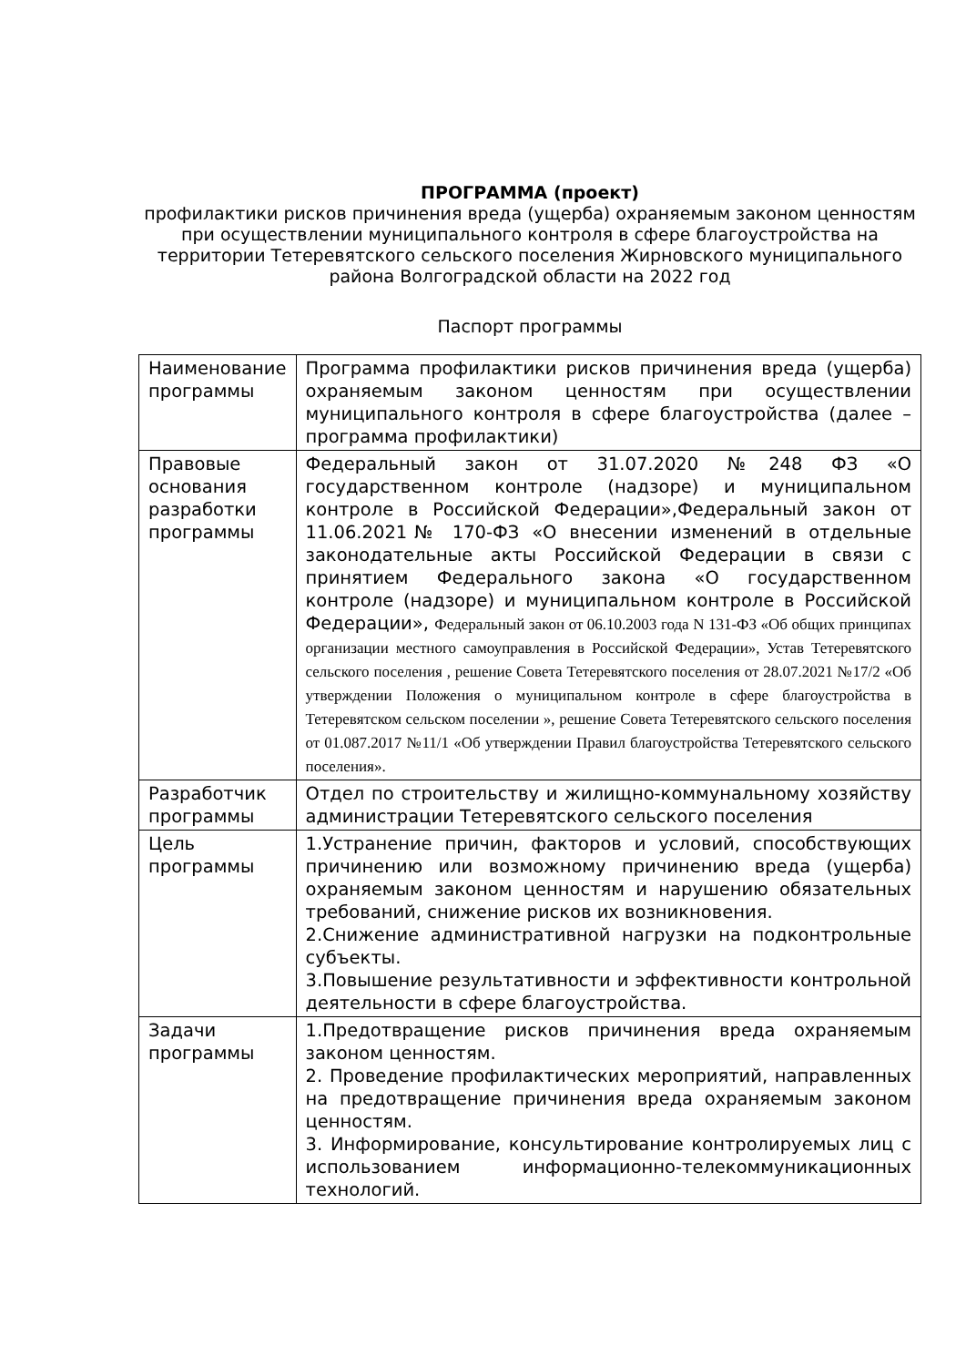ПРОГРАММА (проект)
профилактики рисков причинения вреда (ущерба) охраняемым законом ценностям
при осуществлении муниципального контроля в сфере благоустройства на территории Тетеревятского сельского поселения Жирновского муниципального района Волгоградской области на 2022 год
Паспорт программы
| Наименование программы | Программа профилактики рисков причинения вреда (ущерба) охраняемым законом ценностям при осуществлении муниципального контроля в сфере благоустройства (далее – программа профилактики) |
| Правовые основания разработки программы | Федеральный закон от 31.07.2020 №248 ФЗ «О государственном контроле (надзоре) и муниципальном контроле в Российской Федерации»,Федеральный закон от 11.06.2021№ 170-ФЗ «О внесении изменений в отдельные законодательные акты Российской Федерации в связи с принятием Федерального закона «О государственном контроле (надзоре) и муниципальном контроле в Российской Федерации», Федеральный закон от 06.10.2003 года N 131-ФЗ «Об общих принципах организации местного самоуправления в Российской Федерации», Устав Тетеревятского сельского поселения , решение Совета Тетеревятского поселения от 28.07.2021 №17/2 «Об утверждении Положения о муниципальном контроле в сфере благоустройства в Тетеревятском сельском поселении », решение Совета Тетеревятского сельского поселения от 01.087.2017 №11/1 «Об утверждении Правил благоустройства Тетеревятского сельского поселения». |
| Разработчик программы | Отдел по строительству и жилищно-коммунальному хозяйству администрации Тетеревятского сельского поселения |
| Цель программы | 1.Устранение причин, факторов и условий, способствующих причинению или возможному причинению вреда (ущерба) охраняемым законом ценностям и нарушению обязательных требований, снижение рисков их возникновения. 2.Снижение административной нагрузки на подконтрольные субъекты. 3.Повышение результативности и эффективности контрольной деятельности в сфере благоустройства. |
| Задачи программы | 1.Предотвращение рисков причинения вреда охраняемым законом ценностям. 2. Проведение профилактических мероприятий, направленных на предотвращение причинения вреда охраняемым законом ценностям. 3. Информирование, консультирование контролируемых лиц с использованием информационно-телекоммуникационных технологий. |